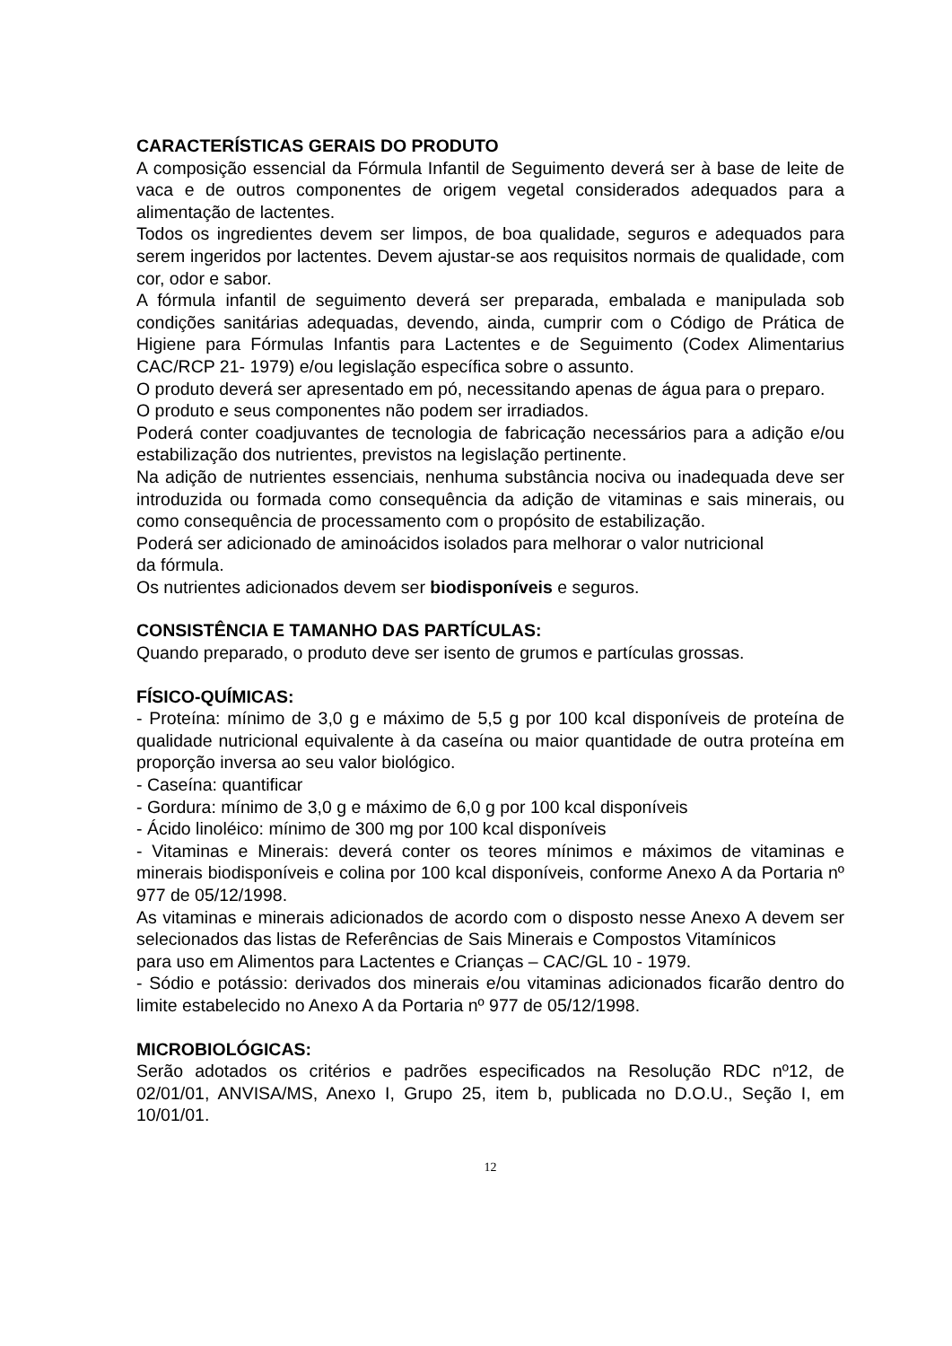CARACTERÍSTICAS GERAIS DO PRODUTO
A composição essencial da Fórmula Infantil de Seguimento deverá ser à base de leite de vaca e de outros componentes de origem vegetal considerados adequados para a alimentação de lactentes.
Todos os ingredientes devem ser limpos, de boa qualidade, seguros e adequados para serem ingeridos por lactentes. Devem ajustar-se aos requisitos normais de qualidade, com cor, odor e sabor.
A fórmula infantil de seguimento deverá ser preparada, embalada e manipulada sob condições sanitárias adequadas, devendo, ainda, cumprir com o Código de Prática de Higiene para Fórmulas Infantis para Lactentes e de Seguimento (Codex Alimentarius CAC/RCP 21- 1979) e/ou legislação específica sobre o assunto.
O produto deverá ser apresentado em pó, necessitando apenas de água para o preparo.
O produto e seus componentes não podem ser irradiados.
Poderá conter coadjuvantes de tecnologia de fabricação necessários para a adição e/ou estabilização dos nutrientes, previstos na legislação pertinente.
Na adição de nutrientes essenciais, nenhuma substância nociva ou inadequada deve ser introduzida ou formada como consequência da adição de vitaminas e sais minerais, ou como consequência de processamento com o propósito de estabilização.
Poderá ser adicionado de aminoácidos isolados para melhorar o valor nutricional
da fórmula.
Os nutrientes adicionados devem ser biodisponíveis e seguros.
CONSISTÊNCIA E TAMANHO DAS PARTÍCULAS:
Quando preparado, o produto deve ser isento de grumos e partículas grossas.
FÍSICO-QUÍMICAS:
- Proteína: mínimo de 3,0 g e máximo de 5,5 g por 100 kcal disponíveis de proteína de qualidade nutricional equivalente à da caseína ou maior quantidade de outra proteína em proporção inversa ao seu valor biológico.
- Caseína: quantificar
- Gordura: mínimo de 3,0 g e máximo de 6,0 g por 100 kcal disponíveis
- Ácido linoléico: mínimo de 300 mg por 100 kcal disponíveis
- Vitaminas e Minerais: deverá conter os teores mínimos e máximos de vitaminas e minerais biodisponíveis e colina por 100 kcal disponíveis, conforme Anexo A da Portaria nº 977 de 05/12/1998.
As vitaminas e minerais adicionados de acordo com o disposto nesse Anexo A devem ser selecionados das listas de Referências de Sais Minerais e Compostos Vitamínicos
para uso em Alimentos para Lactentes e Crianças – CAC/GL 10 - 1979.
- Sódio e potássio: derivados dos minerais e/ou vitaminas adicionados ficarão dentro do limite estabelecido no Anexo A da Portaria nº 977 de 05/12/1998.
MICROBIOLÓGICAS:
Serão adotados os critérios e padrões especificados na Resolução RDC nº12, de 02/01/01, ANVISA/MS, Anexo I, Grupo 25, item b, publicada no D.O.U., Seção I, em 10/01/01.
12